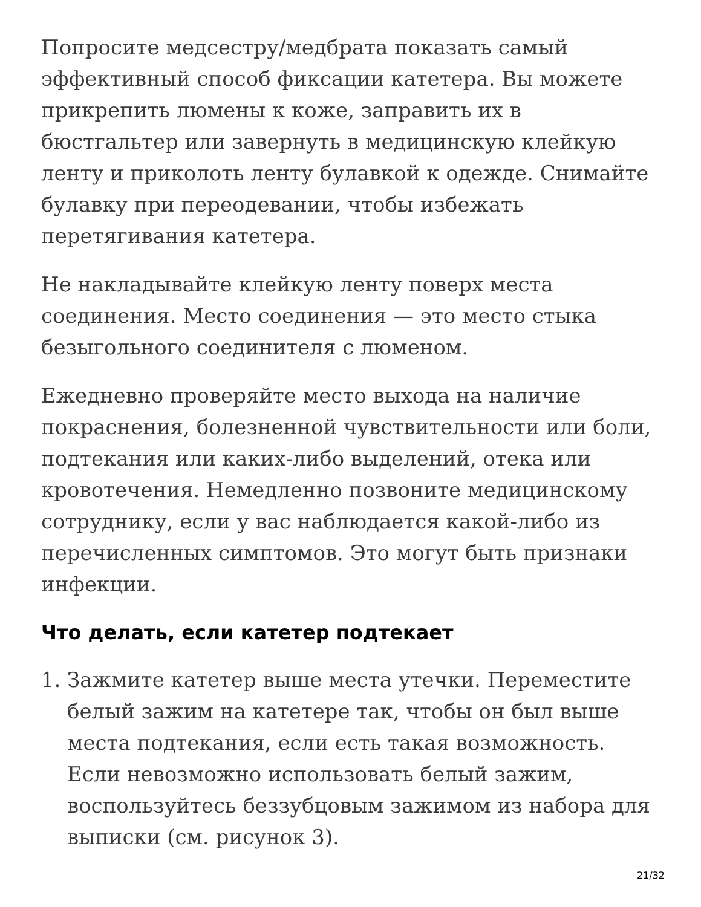Попросите медсестру/медбрата показать самый эффективный способ фиксации катетера. Вы можете прикрепить люмены к коже, заправить их в бюстгальтер или завернуть в медицинскую клейкую ленту и приколоть ленту булавкой к одежде. Снимайте булавку при переодевании, чтобы избежать перетягивания катетера.
Не накладывайте клейкую ленту поверх места соединения. Место соединения — это место стыка безыгольного соединителя с люменом.
Ежедневно проверяйте место выхода на наличие покраснения, болезненной чувствительности или боли, подтекания или каких-либо выделений, отека или кровотечения. Немедленно позвоните медицинскому сотруднику, если у вас наблюдается какой-либо из перечисленных симптомов. Это могут быть признаки инфекции.
Что делать, если катетер подтекает
1. Зажмите катетер выше места утечки. Переместите белый зажим на катетере так, чтобы он был выше места подтекания, если есть такая возможность. Если невозможно использовать белый зажим, воспользуйтесь беззубцовым зажимом из набора для выписки (см. рисунок 3).
21/32